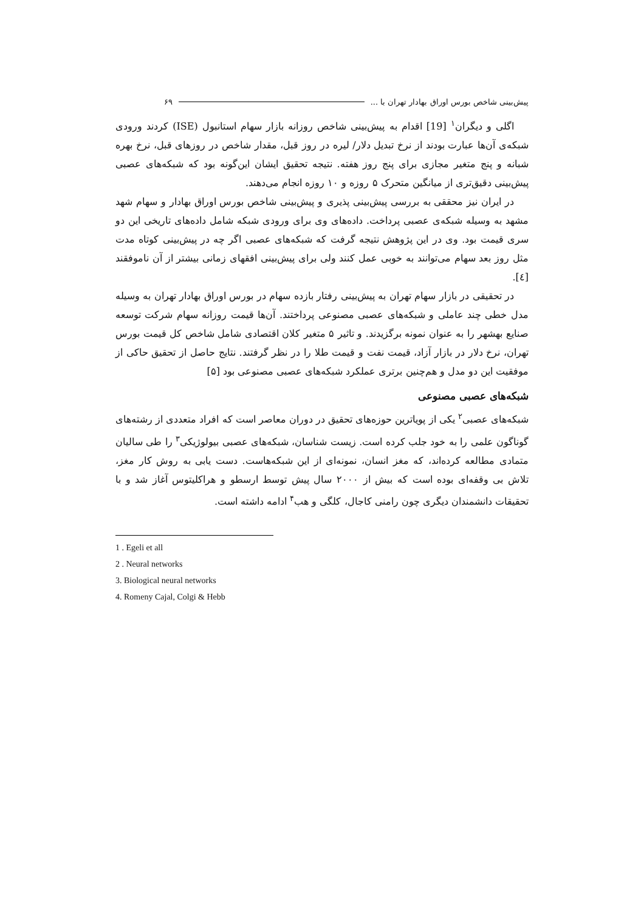پیش‌بینی شاخص بورس اوراق بهادار تهران با ... ۶۹
اگلی و دیگران<sup>۱</sup> [19] اقدام به پیش‌بینی شاخص روزانه بازار سهام استانبول (ISE) کردند ورودی شبکه‌ی آن‌ها عبارت بودند از نرخ تبدیل دلار/ لیره در روز قبل، مقدار شاخص در روزهای قبل، نرخ بهره شبانه و پنج متغیر مجازی برای پنج روز هفته. نتیجه تحقیق ایشان این‌گونه بود که شبکه‌های عصبی پیش‌بینی دقیق‌تری از میانگین متحرک ۵ روزه و ۱۰ روزه انجام می‌دهند.
در ایران نیز محققی به بررسی پیش‌بینی پذیری و پیش‌بینی شاخص بورس اوراق بهادار و سهام شهد مشهد به وسیله شبکه‌ی عصبی پرداخت. داده‌های وی برای ورودی شبکه شامل داده‌های تاریخی این دو سری قیمت بود. وی در این پژوهش نتیجه گرفت که شبکه‌های عصبی اگر چه در پیش‌بینی کوتاه مدت مثل روز بعد سهام می‌توانند به خوبی عمل کنند ولی برای پیش‌بینی افقهای زمانی بیشتر از آن ناموفقند [٤].
در تحقیقی در بازار سهام تهران به پیش‌بینی رفتار بازده سهام در بورس اوراق بهادار تهران به وسیله مدل خطی چند عاملی و شبکه‌های عصبی مصنوعی پرداختند. آن‌ها قیمت روزانه سهام شرکت توسعه صنایع بهشهر را به عنوان نمونه برگزیدند. و تاثیر ۵ متغیر کلان اقتصادی شامل شاخص کل قیمت بورس تهران، نرخ دلار در بازار آزاد، قیمت نفت و قیمت طلا را در نظر گرفتند. نتایج حاصل از تحقیق حاکی از موفقیت این دو مدل و هم‌چنین برتری عملکرد شبکه‌های عصبی مصنوعی بود [۵]
شبکه‌های عصبی مصنوعی
شبکه‌های عصبی<sup>۲</sup> یکی از پویاترین حوزه‌های تحقیق در دوران معاصر است که افراد متعددی از رشته‌های گوناگون علمی را به خود جلب کرده است. زیست شناسان، شبکه‌های عصبی بیولوژیکی<sup>۳</sup> را طی سالیان متمادی مطالعه کرده‌اند، که مغز انسان، نمونه‌ای از این شبکه‌هاست. دست یابی به روش کار مغز، تلاش بی وقفه‌ای بوده است که بیش از ۲۰۰۰ سال پیش توسط ارسطو و هراکلیتوس آغاز شد و با تحقیقات دانشمندان دیگری چون رامنی کاجال، کلگی و هب<sup>۴</sup> ادامه داشته است.
1 . Egeli et all
2 . Neural networks
3. Biological neural networks
4. Romeny Cajal, Colgi & Hebb